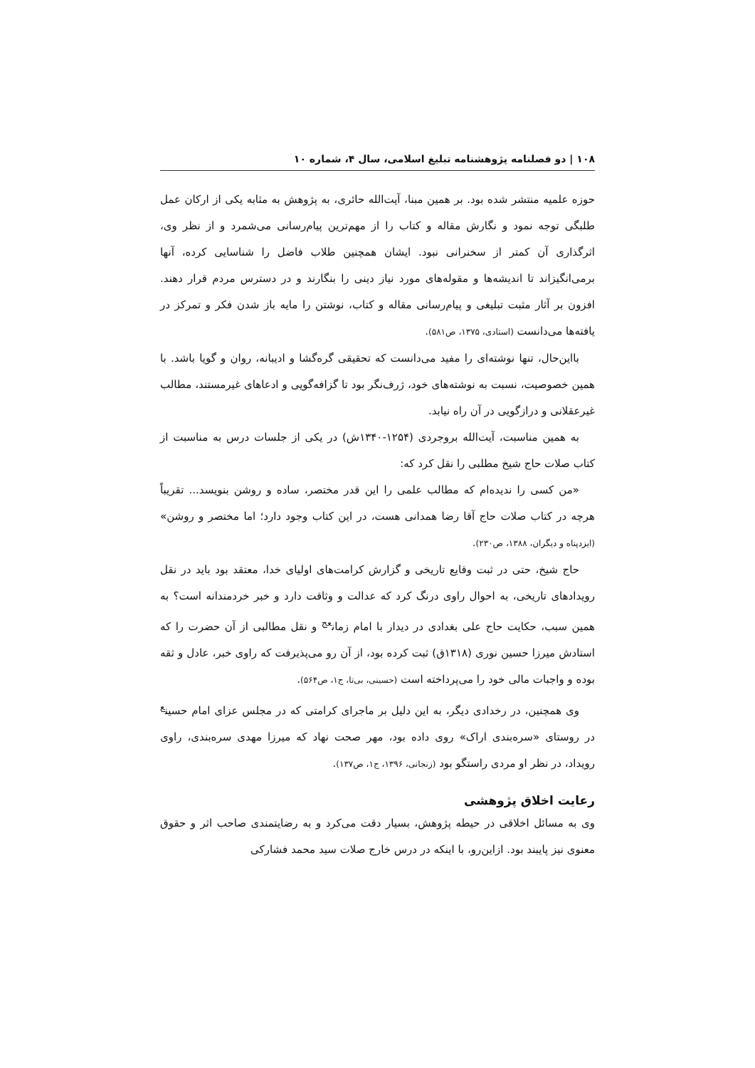۱۰۸ | دو فصلنامه پژوهشنامه تبلیغ اسلامی، سال ۴، شماره ۱۰
حوزه علمیه منتشر شده بود. بر همین مبنا، آیت‌الله حائری، به پژوهش به مثابه یکی از ارکان عمل طلبگی توجه نمود و نگارش مقاله و کتاب را از مهم‌ترین پیام‌رسانی می‌شمرد و از نظر وی، اثرگذاری آن کمتر از سخنرانی نبود. ایشان همچنین طلاب فاضل را شناسایی کرده، آنها برمی‌انگیزاند تا اندیشه‌ها و مقوله‌های مورد نیاز دینی را بنگارند و در دسترس مردم قرار دهند. افزون بر آثار مثبت تبلیغی و پیام‌رسانی مقاله و کتاب، نوشتن را مایه باز شدن فکر و تمرکز در یافته‌ها می‌دانست (استادی، ۱۳۷۵، ص۵۸۱).
بااین‌حال، تنها نوشته‌ای را مفید می‌دانست که تحقیقی گره‌گشا و ادیبانه، روان و گویا باشد. با همین خصوصیت، نسبت به نوشته‌های خود، ژرف‌نگر بود تا گزافه‌گویی و ادعاهای غیرمستند، مطالب غیرعقلانی و درازگویی در آن راه نیابد.
به همین مناسبت، آیت‌الله بروجردی (۱۲۵۴-۱۳۴۰ش) در یکی از جلسات درس به مناسبت از کتاب صلات حاج شیخ مطلبی را نقل کرد که:
«من کسی را ندیده‌ام که مطالب علمی را این قدر مختصر، ساده و روشن بنویسد... تقریباً هرچه در کتاب صلات حاج آقا رضا همدانی هست، در این کتاب وجود دارد؛ اما مختصر و روشن» (ایزدپناه و دیگران، ۱۳۸۸، ص۲۳۰).
حاج شیخ، حتی در ثبت وقایع تاریخی و گزارش کرامت‌های اولیای خدا، معتقد بود باید در نقل رویدادهای تاریخی، به احوال راوی درنگ کرد که عدالت و وثاقت دارد و خبر خردمندانه است؟ به همین سبب، حکایت حاج علی بغدادی در دیدار با امام زمان<sup>عج</sup> و نقل مطالبی از آن حضرت را که استادش میرزا حسین نوری (۱۳۱۸ق) ثبت کرده بود، از آن رو می‌پذیرفت که راوی خبر، عادل و ثقه بوده و واجبات مالی خود را می‌پرداخته است (حسینی، بی‌تا، ج۱، ص۵۶۴).
وی همچنین، در رخدادی دیگر، به این دلیل بر ماجرای کرامتی که در مجلس عزای امام حسین<sup>ع</sup> در روستای «سره‌بندی اراک» روی داده بود، مهر صحت نهاد که میرزا مهدی سره‌بندی، راوی رویداد، در نظر او مردی راستگو بود (زنجانی، ۱۳۹۶، ج۱، ص۱۳۷).
رعایت اخلاق پژوهشی
وی به مسائل اخلاقی در حیطه پژوهش، بسیار دقت می‌کرد و به رضایتمندی صاحب اثر و حقوق معنوی نیز پایبند بود. ازاین‌رو، با اینکه در درس خارج صلات سید محمد فشارکی